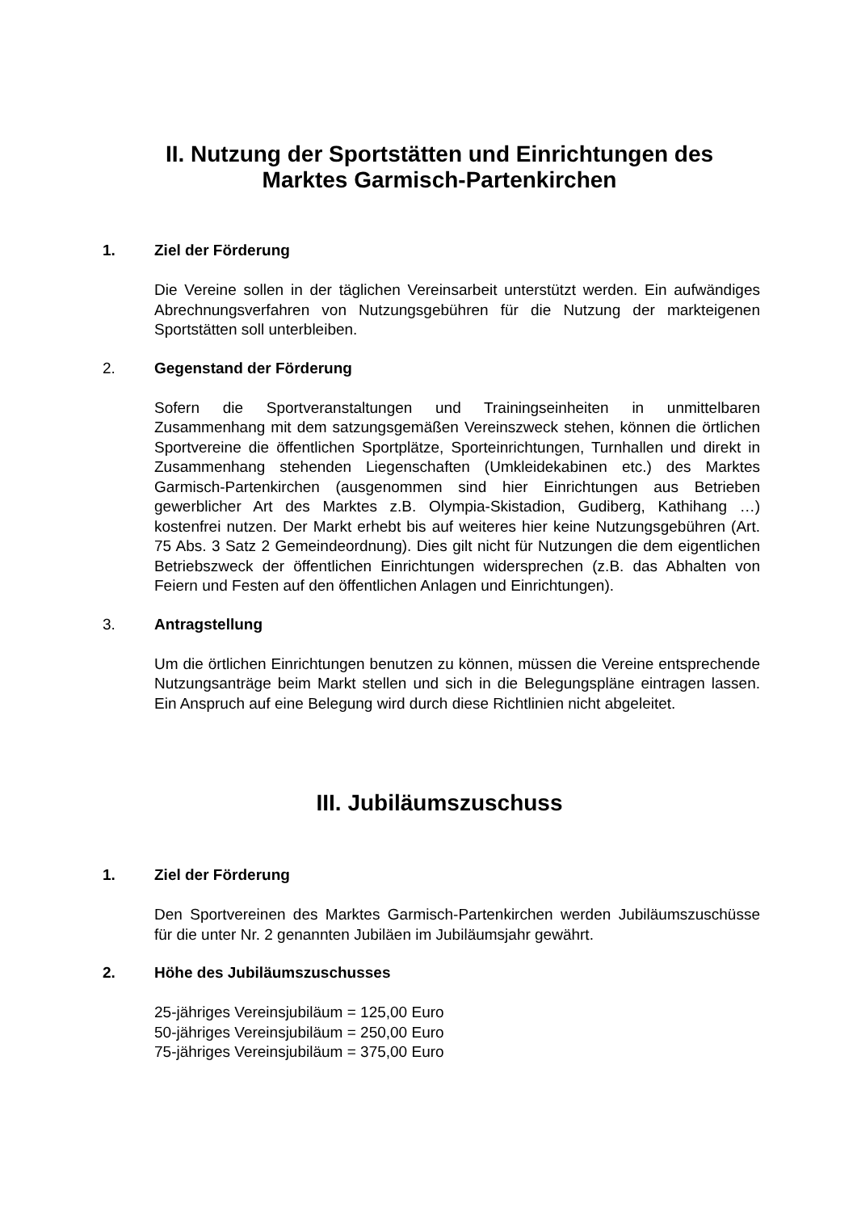II. Nutzung der Sportstätten und Einrichtungen des
Marktes Garmisch-Partenkirchen
1. Ziel der Förderung
Die Vereine sollen in der täglichen Vereinsarbeit unterstützt werden. Ein aufwändiges Abrechnungsverfahren von Nutzungsgebühren für die Nutzung der markteigenen Sportstätten soll unterbleiben.
2. Gegenstand der Förderung
Sofern die Sportveranstaltungen und Trainingseinheiten in unmittelbaren Zusammenhang mit dem satzungsgemäßen Vereinszweck stehen, können die örtlichen Sportvereine die öffentlichen Sportplätze, Sporteinrichtungen, Turnhallen und direkt in Zusammenhang stehenden Liegenschaften (Umkleidekabinen etc.) des Marktes Garmisch-Partenkirchen (ausgenommen sind hier Einrichtungen aus Betrieben gewerblicher Art des Marktes z.B. Olympia-Skistadion, Gudiberg, Kathihang …) kostenfrei nutzen. Der Markt erhebt bis auf weiteres hier keine Nutzungsgebühren (Art. 75 Abs. 3 Satz 2 Gemeindeordnung). Dies gilt nicht für Nutzungen die dem eigentlichen Betriebszweck der öffentlichen Einrichtungen widersprechen (z.B. das Abhalten von Feiern und Festen auf den öffentlichen Anlagen und Einrichtungen).
3. Antragstellung
Um die örtlichen Einrichtungen benutzen zu können, müssen die Vereine entsprechende Nutzungsanträge beim Markt stellen und sich in die Belegungspläne eintragen lassen. Ein Anspruch auf eine Belegung wird durch diese Richtlinien nicht abgeleitet.
III. Jubiläumszuschuss
1. Ziel der Förderung
Den Sportvereinen des Marktes Garmisch-Partenkirchen werden Jubiläumszuschüsse für die unter Nr. 2 genannten Jubiläen im Jubiläumsjahr gewährt.
2. Höhe des Jubiläumszuschusses
25-jähriges Vereinsjubiläum = 125,00 Euro
50-jähriges Vereinsjubiläum = 250,00 Euro
75-jähriges Vereinsjubiläum = 375,00 Euro